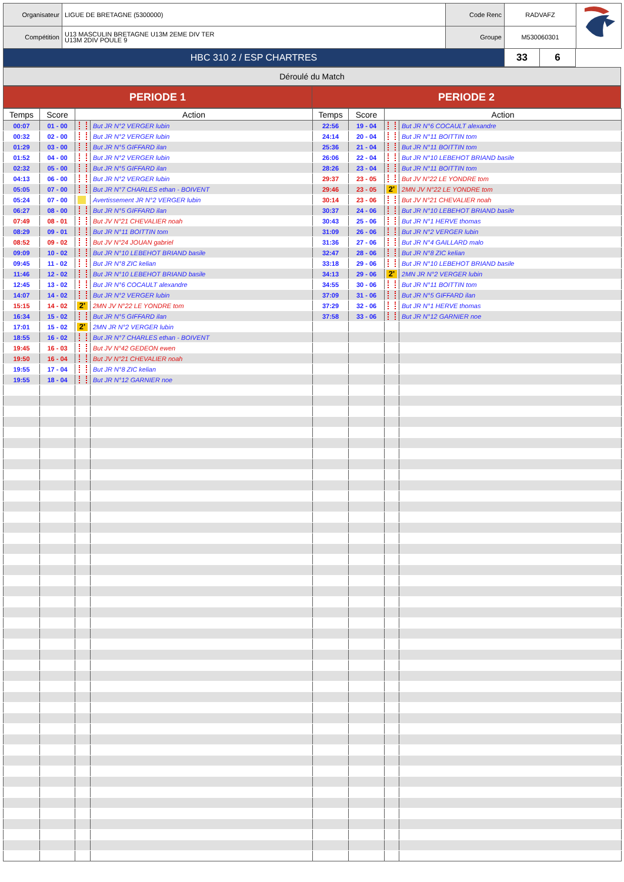| Organisateur | LIGUE DE BRETAGNE (5300000) | Code Renc | RADVAFZ | |
| Compétition | U13 MASCULIN BRETAGNE U13M 2EME DIV TER U13M 2DIV POULE 9 | Groupe | M530060301 | |
| HBC 310 2 / ESP CHARTRES | 33 | 6 |
Déroulé du Match
| PERIODE 1 | PERIODE 2 |
| Temps | Score | Action | | Temps | Score | Action | |
| --- | --- | --- | --- | --- | --- | --- | --- |
| 00:07 | 01 - 00 | | But JR N°2 VERGER lubin | 22:56 | 19 - 04 | | But JR N°6 COCAULT alexandre |
| 00:32 | 02 - 00 | | But JR N°2 VERGER lubin | 24:14 | 20 - 04 | | But JR N°11 BOITTIN tom |
| 01:29 | 03 - 00 | | But JR N°5 GIFFARD ilan | 25:36 | 21 - 04 | | But JR N°11 BOITTIN tom |
| 01:52 | 04 - 00 | | But JR N°2 VERGER lubin | 26:06 | 22 - 04 | | But JR N°10 LEBEHOT BRIAND basile |
| 02:32 | 05 - 00 | | But JR N°5 GIFFARD ilan | 28:26 | 23 - 04 | | But JR N°11 BOITTIN tom |
| 04:13 | 06 - 00 | | But JR N°2 VERGER lubin | 29:37 | 23 - 05 | | But JV N°22 LE YONDRE tom |
| 05:05 | 07 - 00 | | But JR N°7 CHARLES ethan - BOIVENT | 29:46 | 23 - 05 | 2' | 2MN JV N°22 LE YONDRE tom |
| 05:24 | 07 - 00 | | Avertissement JR N°2 VERGER lubin | 30:14 | 23 - 06 | | But JV N°21 CHEVALIER noah |
| 06:27 | 08 - 00 | | But JR N°5 GIFFARD ilan | 30:37 | 24 - 06 | | But JR N°10 LEBEHOT BRIAND basile |
| 07:49 | 08 - 01 | | But JV N°21 CHEVALIER noah | 30:43 | 25 - 06 | | But JR N°1 HERVE thomas |
| 08:29 | 09 - 01 | | But JR N°11 BOITTIN tom | 31:09 | 26 - 06 | | But JR N°2 VERGER lubin |
| 08:52 | 09 - 02 | | But JV N°24 JOUAN gabriel | 31:36 | 27 - 06 | | But JR N°4 GAILLARD malo |
| 09:09 | 10 - 02 | | But JR N°10 LEBEHOT BRIAND basile | 32:47 | 28 - 06 | | But JR N°8 ZIC kelian |
| 09:45 | 11 - 02 | | But JR N°8 ZIC kelian | 33:18 | 29 - 06 | | But JR N°10 LEBEHOT BRIAND basile |
| 11:46 | 12 - 02 | | But JR N°10 LEBEHOT BRIAND basile | 34:13 | 29 - 06 | 2' | 2MN JR N°2 VERGER lubin |
| 12:45 | 13 - 02 | | But JR N°6 COCAULT alexandre | 34:55 | 30 - 06 | | But JR N°11 BOITTIN tom |
| 14:07 | 14 - 02 | | But JR N°2 VERGER lubin | 37:09 | 31 - 06 | | But JR N°5 GIFFARD ilan |
| 15:15 | 14 - 02 | 2' | 2MN JV N°22 LE YONDRE tom | 37:29 | 32 - 06 | | But JR N°1 HERVE thomas |
| 16:34 | 15 - 02 | | But JR N°5 GIFFARD ilan | 37:58 | 33 - 06 | | But JR N°12 GARNIER noe |
| 17:01 | 15 - 02 | 2' | 2MN JR N°2 VERGER lubin | | | | |
| 18:55 | 16 - 02 | | But JR N°7 CHARLES ethan - BOIVENT | | | | |
| 19:45 | 16 - 03 | | But JV N°42 GEDEON ewen | | | | |
| 19:50 | 16 - 04 | | But JV N°21 CHEVALIER noah | | | | |
| 19:55 | 17 - 04 | | But JR N°8 ZIC kelian | | | | |
| 19:55 | 18 - 04 | | But JR N°12 GARNIER noe | | | | |